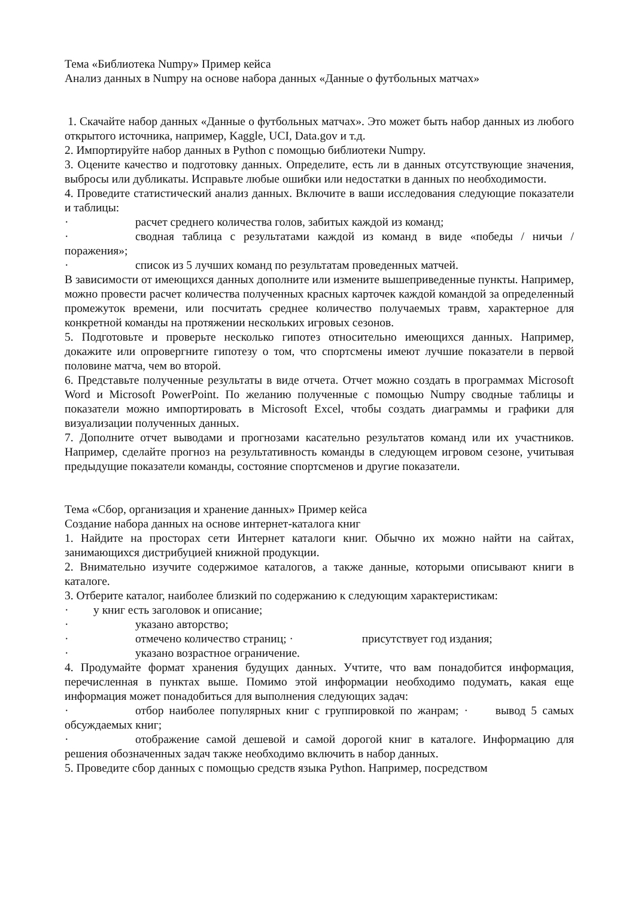Тема «Библиотека Numpy» Пример кейса
Анализ данных в Numpy на основе набора данных «Данные о футбольных матчах»
1. Скачайте набор данных «Данные о футбольных матчах». Это может быть набор данных из любого открытого источника, например, Kaggle, UCI, Data.gov и т.д.
2. Импортируйте набор данных в Python с помощью библиотеки Numpy.
3. Оцените качество и подготовку данных. Определите, есть ли в данных отсутствующие значения, выбросы или дубликаты. Исправьте любые ошибки или недостатки в данных по необходимости.
4. Проведите статистический анализ данных. Включите в ваши исследования следующие показатели и таблицы:
· расчет среднего количества голов, забитых каждой из команд;
· сводная таблица с результатами каждой из команд в виде «победы / ничьи / поражения»;
· список из 5 лучших команд по результатам проведенных матчей.
В зависимости от имеющихся данных дополните или измените вышеприведенные пункты. Например, можно провести расчет количества полученных красных карточек каждой командой за определенный промежуток времени, или посчитать среднее количество получаемых травм, характерное для конкретной команды на протяжении нескольких игровых сезонов.
5. Подготовьте и проверьте несколько гипотез относительно имеющихся данных. Например, докажите или опровергните гипотезу о том, что спортсмены имеют лучшие показатели в первой половине матча, чем во второй.
6. Представьте полученные результаты в виде отчета. Отчет можно создать в программах Microsoft Word и Microsoft PowerPoint. По желанию полученные с помощью Numpy сводные таблицы и показатели можно импортировать в Microsoft Excel, чтобы создать диаграммы и графики для визуализации полученных данных.
7. Дополните отчет выводами и прогнозами касательно результатов команд или их участников. Например, сделайте прогноз на результативность команды в следующем игровом сезоне, учитывая предыдущие показатели команды, состояние спортсменов и другие показатели.
Тема «Сбор, организация и хранение данных» Пример кейса
Создание набора данных на основе интернет-каталога книг
1. Найдите на просторах сети Интернет каталоги книг. Обычно их можно найти на сайтах, занимающихся дистрибуцией книжной продукции.
2. Внимательно изучите содержимое каталогов, а также данные, которыми описывают книги в каталоге.
3. Отберите каталог, наиболее близкий по содержанию к следующим характеристикам:
· у книг есть заголовок и описание;
· указано авторство;
· отмечено количество страниц; · присутствует год издания;
· указано возрастное ограничение.
4. Продумайте формат хранения будущих данных. Учтите, что вам понадобится информация, перечисленная в пунктах выше. Помимо этой информации необходимо подумать, какая еще информация может понадобиться для выполнения следующих задач:
· отбор наиболее популярных книг с группировкой по жанрам; · вывод 5 самых обсуждаемых книг;
· отображение самой дешевой и самой дорогой книг в каталоге. Информацию для решения обозначенных задач также необходимо включить в набор данных.
5. Проведите сбор данных с помощью средств языка Python. Например, посредством